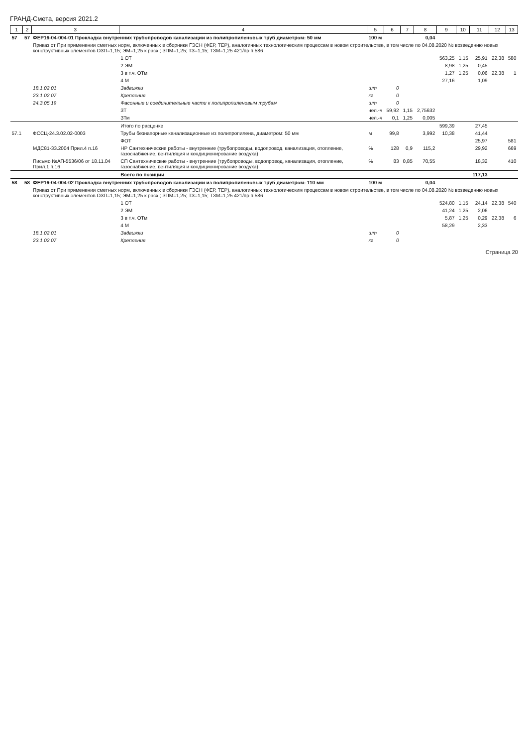ГРАНД-Смета, версия 2021.2
| 1 | 2 | 3 | 4 | 5 | 6 | 7 | 8 | 9 | 10 | 11 | 12 | 13 |
| --- | --- | --- | --- | --- | --- | --- | --- | --- | --- | --- | --- | --- |
| 57 | 57 | ФЕР16-04-004-01 Прокладка внутренних трубопроводов канализации из полипропиленовых труб диаметром: 50 мм | | 100 м | | | 0,04 | | | | | |
| | | Приказ от При применении сметных норм, включенных в сборники ГЭСН (ФЕР, ТЕР), аналогичных технологическим процессам в новом строительстве, в том числе по 04.08.2020 № возведению новых конструктивных элементов ОЗП=1,15; ЭМ=1,25 к расх.; ЗПМ=1,25; ТЗ=1,15; ТЗМ=1,25 421/пр п.586 | | | | | | | | | | |
| | | | 1 ОТ | | | | | 563,25 | 1,15 | 25,91 | 22,38 | 580 |
| | | | 2 ЭМ | | | | | 8,98 | 1,25 | 0,45 | | |
| | | | 3 в т.ч. ОТм | | | | | 1,27 | 1,25 | 0,06 | 22,38 | 1 |
| | | | 4 М | | | | | 27,16 | | 1,09 | | |
| | | 18.1.02.01 | Задвижки | шт | 0 | | | | | | | |
| | | 23.1.02.07 | Крепления | кг | 0 | | | | | | | |
| | | 24.3.05.19 | Фасонные и соединительные части к полипропиленовым трубам | шт | 0 | | | | | | | |
| | | | ЗТ | чел.-ч | 59,92 | 1,15 | 2,75632 | | | | | |
| | | | ЗТм | чел.-ч | 0,1 | 1,25 | 0,005 | | | | | |
| | | | Итого по расценке | | | | | 599,39 | | 27,45 | | |
| 57.1 | | ФССЦ-24.3.02.02-0003 | Трубы безнапорные канализационные из полипропилена, диаметром: 50 мм | м | 99,8 | | 3,992 | 10,38 | | 41,44 | | |
| | | | ФОТ | | | | | | | 25,97 | | 581 |
| | | МДС81-33.2004 Прил.4 п.16 | НР Сантехнические работы - внутренние (трубопроводы, водопровод, канализация, отопление, газоснабжение, вентиляция и кондиционирование воздуха) | % | 128 | 0,9 | 115,2 | | | 29,92 | | 669 |
| | | Письмо №АП-5536/06 от 18.11.04 Прил.1 п.16 | СП Сантехнические работы - внутренние (трубопроводы, водопровод, канализация, отопление, газоснабжение, вентиляция и кондиционирование воздуха) | % | 83 | 0,85 | 70,55 | | | 18,32 | | 410 |
| | | | Всего по позиции | | | | | | | 117,13 | | |
| 58 | 58 | ФЕР16-04-004-02 Прокладка внутренних трубопроводов канализации из полипропиленовых труб диаметром: 110 мм | | 100 м | | | 0,04 | | | | | |
| | | Приказ от При применении сметных норм, включенных в сборники ГЭСН (ФЕР, ТЕР), аналогичных технологическим процессам в новом строительстве, в том числе по 04.08.2020 № возведению новых конструктивных элементов ОЗП=1,15; ЭМ=1,25 к расх.; ЗПМ=1,25; ТЗ=1,15; ТЗМ=1,25 421/пр п.586 | | | | | | | | | | |
| | | | 1 ОТ | | | | | 524,80 | 1,15 | 24,14 | 22,38 | 540 |
| | | | 2 ЭМ | | | | | 41,24 | 1,25 | 2,06 | | |
| | | | 3 в т.ч. ОТм | | | | | 5,87 | 1,25 | 0,29 | 22,38 | 6 |
| | | | 4 М | | | | | 58,29 | | 2,33 | | |
| | | 18.1.02.01 | Задвижки | шт | 0 | | | | | | | |
| | | 23.1.02.07 | Крепления | кг | 0 | | | | | | | |
Страница 20